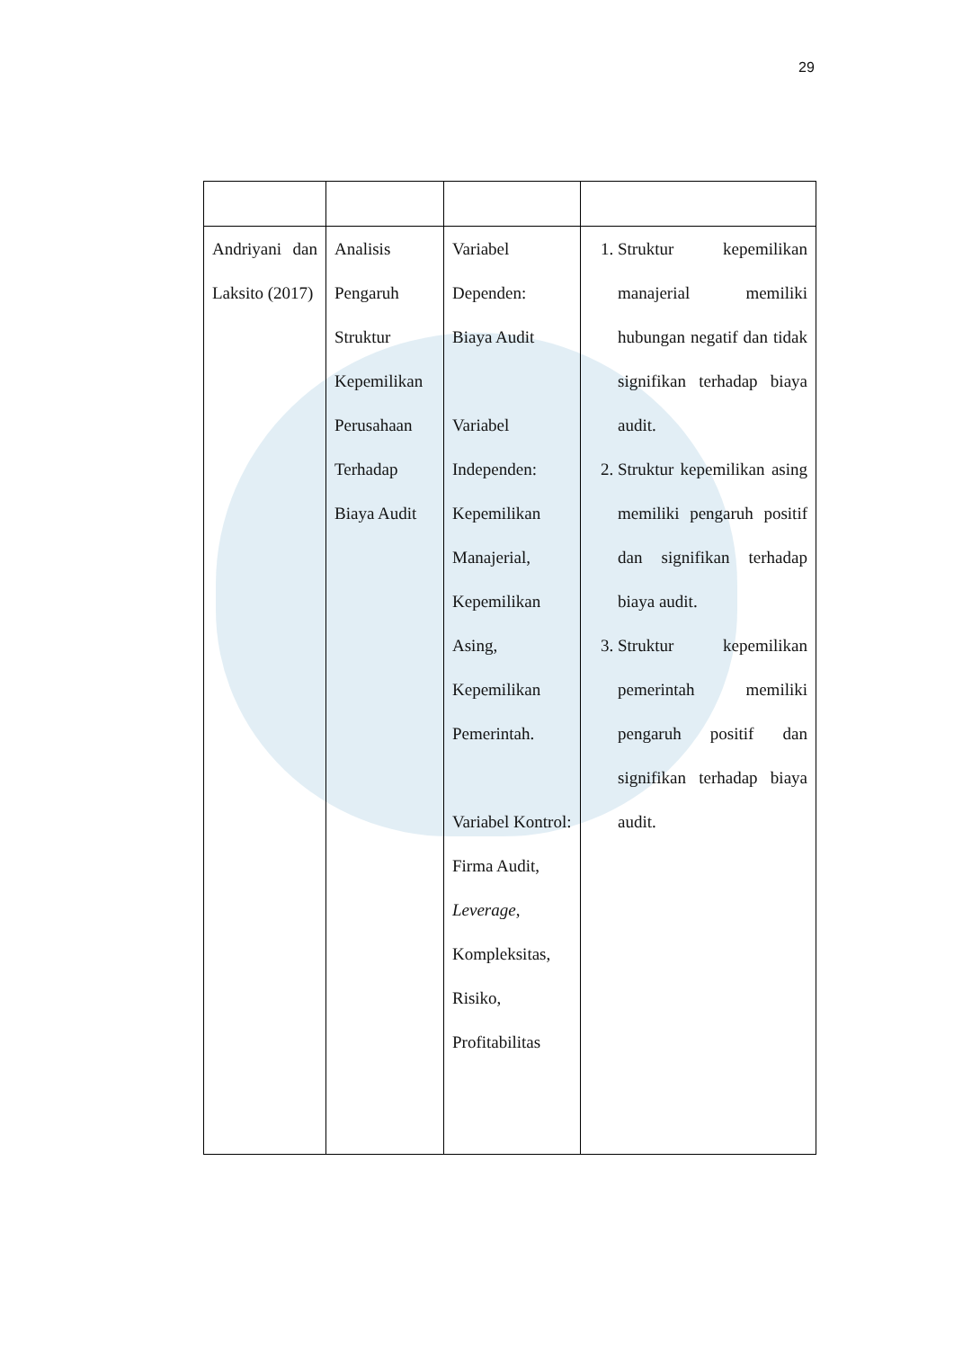29
| Andriyani dan Laksito (2017) | Analisis Pengaruh Struktur Kepemilikan Perusahaan Terhadap Biaya Audit | Variabel Dependen: Biaya Audit Variabel Independen: Kepemilikan Manajerial, Kepemilikan Asing, Kepemilikan Pemerintah. Variabel Kontrol: Firma Audit, Leverage , Kompleksitas, Risiko, Profitabilitas | 1. Struktur kepemilikan manajerial memiliki hubungan negatif dan tidak signifikan terhadap biaya audit. 2. Struktur kepemilikan asing memiliki pengaruh positif dan signifikan terhadap biaya audit. 3. Struktur kepemilikan pemerintah memiliki pengaruh positif dan signifikan terhadap biaya audit. |